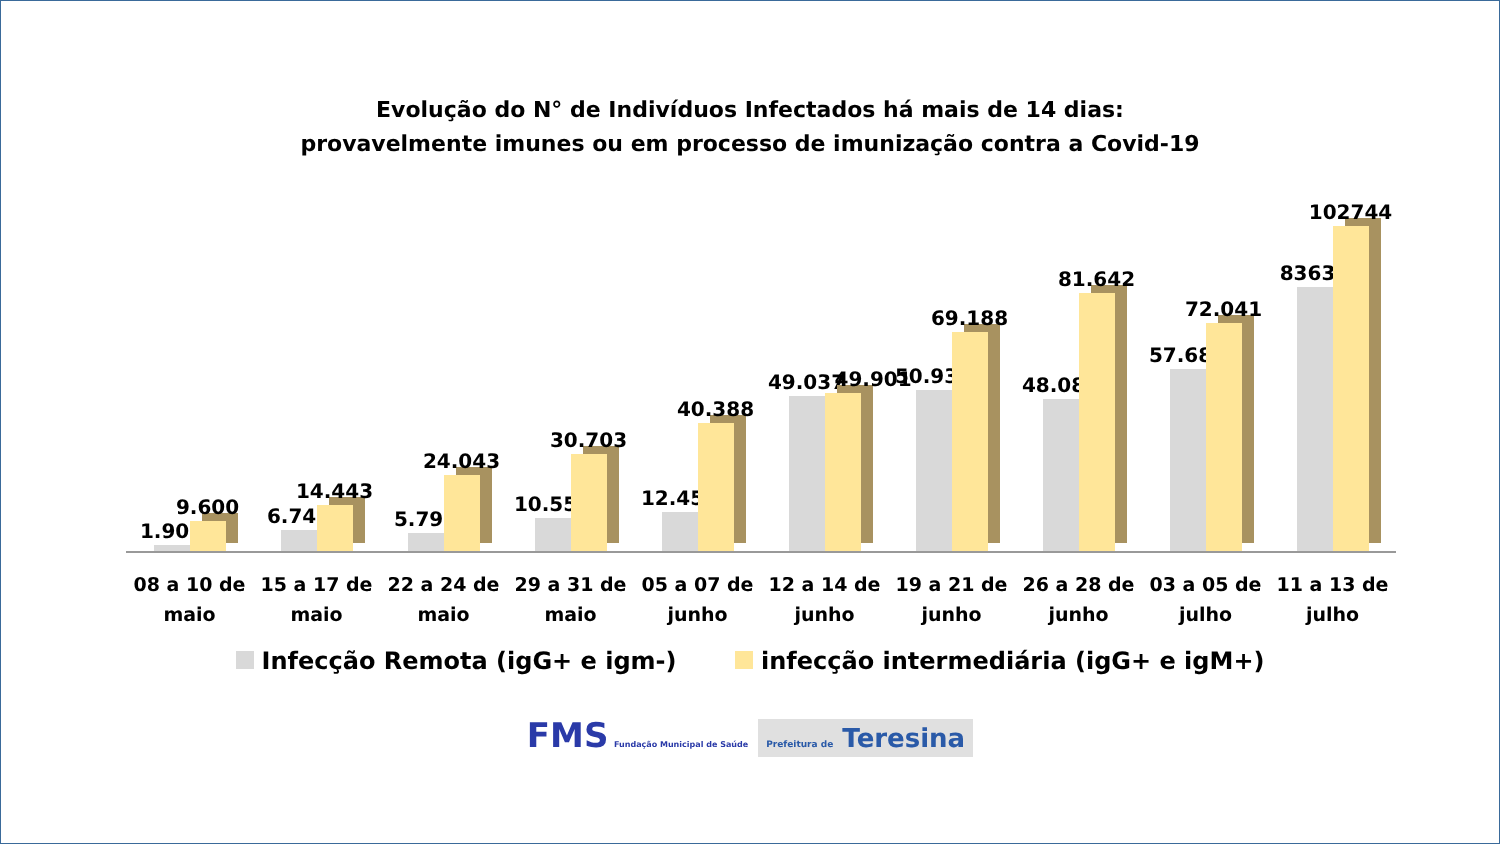Evolução do N° de Indivíduos Infectados há mais de 14 dias:
provavelmente imunes ou em processo de imunização contra a Covid-19
1.903
9.600
6.746
14.443
5.794
24.043
10.551
30.703
12.454
40.388
49.037
49.901
50.939
69.188
48.085
81.642
57.685
72.041
83631
102744
08 a 10 de
maio
15 a 17 de
maio
22 a 24 de
maio
29 a 31 de
maio
05 a 07 de
junho
12 a 14 de
junho
19 a 21 de
junho
26 a 28 de
junho
03 a 05 de
julho
11 a 13 de
julho
Infecção Remota (igG+ e igm-) infecção intermediária (igG+ e igM+)
FMS Fundação Municipal de Saúde Prefeitura de Teresina